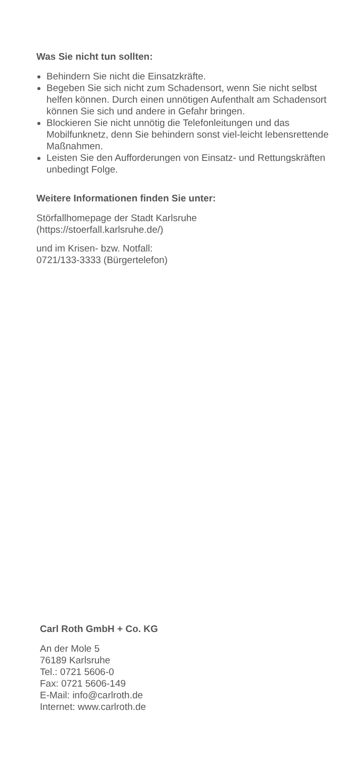Was Sie nicht tun sollten:
Behindern Sie nicht die Einsatzkräfte.
Begeben Sie sich nicht zum Schadensort, wenn Sie nicht selbst helfen können. Durch einen unnötigen Aufenthalt am Schadensort können Sie sich und andere in Gefahr bringen.
Blockieren Sie nicht unnötig die Telefonleitungen und das Mobilfunknetz, denn Sie behindern sonst viel-leicht lebensrettende Maßnahmen.
Leisten Sie den Aufforderungen von Einsatz- und Rettungskräften unbedingt Folge.
Weitere Informationen finden Sie unter:
Störfallhomepage der Stadt Karlsruhe
(https://stoerfall.karlsruhe.de/)
und im Krisen- bzw. Notfall:
0721/133-3333 (Bürgertelefon)
Carl Roth GmbH + Co. KG
An der Mole 5
76189 Karlsruhe
Tel.: 0721 5606-0
Fax: 0721 5606-149
E-Mail: info@carlroth.de
Internet: www.carlroth.de